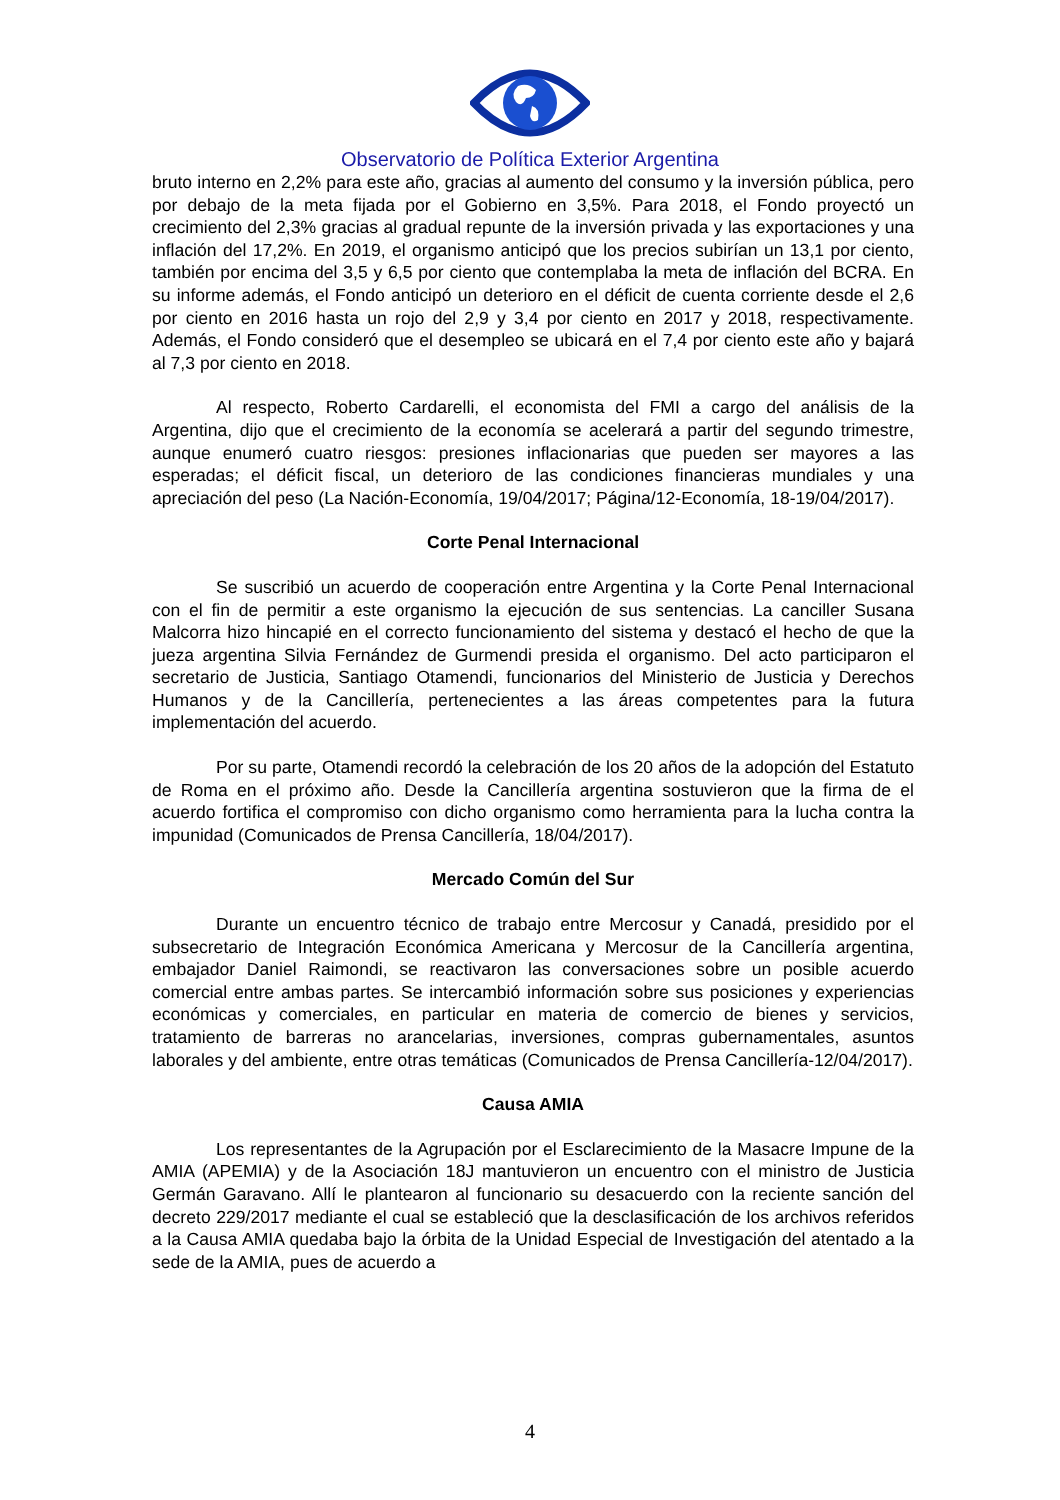Observatorio de Política Exterior Argentina
bruto interno en 2,2% para este año, gracias al aumento del consumo y la inversión pública, pero por debajo de la meta fijada por el Gobierno en 3,5%. Para 2018, el Fondo proyectó un crecimiento del 2,3% gracias al gradual repunte de la inversión privada y las exportaciones y una inflación del 17,2%. En 2019, el organismo anticipó que los precios subirían un 13,1 por ciento, también por encima del 3,5 y 6,5 por ciento que contemplaba la meta de inflación del BCRA. En su informe además, el Fondo anticipó un deterioro en el déficit de cuenta corriente desde el 2,6 por ciento en 2016 hasta un rojo del 2,9 y 3,4 por ciento en 2017 y 2018, respectivamente. Además, el Fondo consideró que el desempleo se ubicará en el 7,4 por ciento este año y bajará al 7,3 por ciento en 2018.
Al respecto, Roberto Cardarelli, el economista del FMI a cargo del análisis de la Argentina, dijo que el crecimiento de la economía se acelerará a partir del segundo trimestre, aunque enumeró cuatro riesgos: presiones inflacionarias que pueden ser mayores a las esperadas; el déficit fiscal, un deterioro de las condiciones financieras mundiales y una apreciación del peso (La Nación-Economía, 19/04/2017; Página/12-Economía, 18-19/04/2017).
Corte Penal Internacional
Se suscribió un acuerdo de cooperación entre Argentina y la Corte Penal Internacional con el fin de permitir a este organismo la ejecución de sus sentencias. La canciller Susana Malcorra hizo hincapié en el correcto funcionamiento del sistema y destacó el hecho de que la jueza argentina Silvia Fernández de Gurmendi presida el organismo. Del acto participaron el secretario de Justicia, Santiago Otamendi, funcionarios del Ministerio de Justicia y Derechos Humanos y de la Cancillería, pertenecientes a las áreas competentes para la futura implementación del acuerdo.
Por su parte, Otamendi recordó la celebración de los 20 años de la adopción del Estatuto de Roma en el próximo año. Desde la Cancillería argentina sostuvieron que la firma de el acuerdo fortifica el compromiso con dicho organismo como herramienta para la lucha contra la impunidad (Comunicados de Prensa Cancillería, 18/04/2017).
Mercado Común del Sur
Durante un encuentro técnico de trabajo entre Mercosur y Canadá, presidido por el subsecretario de Integración Económica Americana y Mercosur de la Cancillería argentina, embajador Daniel Raimondi, se reactivaron las conversaciones sobre un posible acuerdo comercial entre ambas partes. Se intercambió información sobre sus posiciones y experiencias económicas y comerciales, en particular en materia de comercio de bienes y servicios, tratamiento de barreras no arancelarias, inversiones, compras gubernamentales, asuntos laborales y del ambiente, entre otras temáticas (Comunicados de Prensa Cancillería-12/04/2017).
Causa AMIA
Los representantes de la Agrupación por el Esclarecimiento de la Masacre Impune de la AMIA (APEMIA) y de la Asociación 18J mantuvieron un encuentro con el ministro de Justicia Germán Garavano. Allí le plantearon al funcionario su desacuerdo con la reciente sanción del decreto 229/2017 mediante el cual se estableció que la desclasificación de los archivos referidos a la Causa AMIA quedaba bajo la órbita de la Unidad Especial de Investigación del atentado a la sede de la AMIA, pues de acuerdo a
4